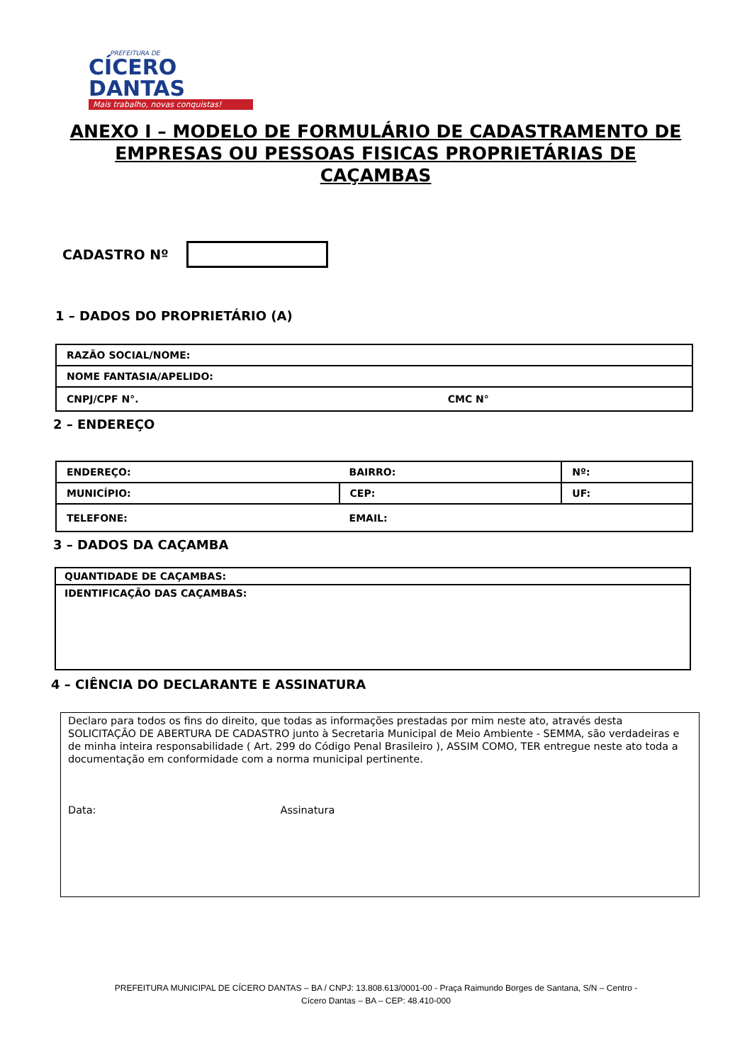PREFEITURA DE
CÍCERO DANTAS
Mais trabalho, novas conquistas!
ANEXO I – MODELO DE FORMULÁRIO DE CADASTRAMENTO DE EMPRESAS OU PESSOAS FISICAS PROPRIETÁRIAS DE CAÇAMBAS
CADASTRO Nº
1 – DADOS DO PROPRIETÁRIO (A)
| RAZÃO SOCIAL/NOME: | |
| NOME FANTASIA/APELIDO: | |
| CNPJ/CPF N°. | CMC N° |
2 – ENDEREÇO
| ENDEREÇO: | | BAIRRO: | Nº: |
| MUNICÍPIO: | | CEP: | UF: |
| TELEFONE: | EMAIL: | | |
3 – DADOS DA CAÇAMBA
| QUANTIDADE DE CAÇAMBAS: |
| IDENTIFICAÇÃO DAS CAÇAMBAS: |
4 – CIÊNCIA DO DECLARANTE E ASSINATURA
Declaro para todos os fins do direito, que todas as informações prestadas por mim neste ato, através desta SOLICITAÇÃO DE ABERTURA DE CADASTRO junto à Secretaria Municipal de Meio Ambiente - SEMMA, são verdadeiras e de minha inteira responsabilidade ( Art. 299 do Código Penal Brasileiro ), ASSIM COMO, TER entregue neste ato toda a documentação em conformidade com a norma municipal pertinente.
Data: Assinatura
PREFEITURA MUNICIPAL DE CÍCERO DANTAS – BA / CNPJ: 13.808.613/0001-00 - Praça Raimundo Borges de Santana, S/N – Centro -
Cícero Dantas – BA – CEP: 48.410-000